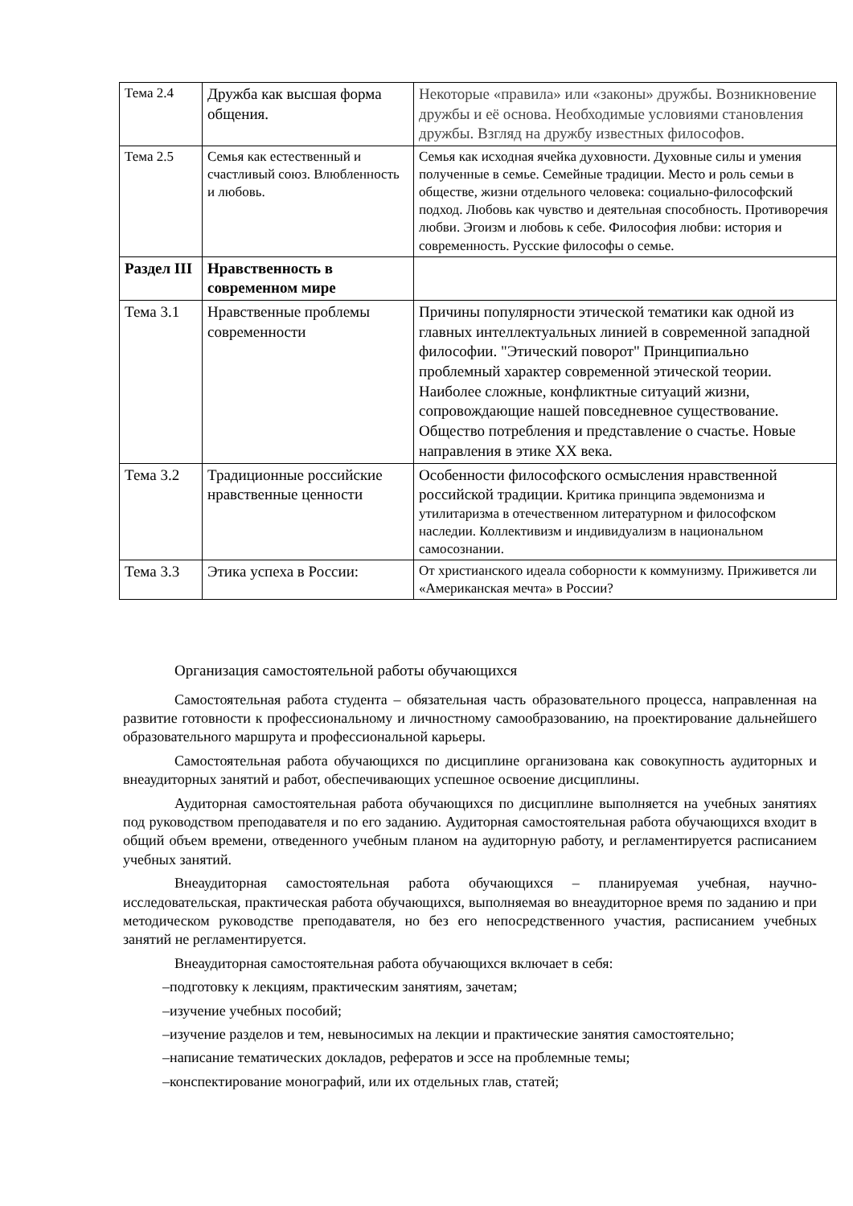| Тема 2.4 | Дружба как высшая форма общения. | Некоторые «правила» или «законы» дружбы. Возникновение дружбы и её основа. Необходимые условиями становления дружбы. Взгляд на дружбу известных философов. |
| Тема 2.5 | Семья как естественный и счастливый союз. Влюбленность и любовь. | Семья как исходная ячейка духовности. Духовные силы и умения полученные в семье. Семейные традиции. Место и роль семьи в обществе, жизни отдельного человека: социально-философский подход. Любовь как чувство и деятельная способность. Противоречия любви. Эгоизм и любовь к себе. Философия любви: история и современность. Русские философы о семье. |
| Раздел III | Нравственность в современном мире | |
| Тема 3.1 | Нравственные проблемы современности | Причины популярности этической тематики как одной из главных интеллектуальных линией в современной западной философии. "Этический поворот" Принципиально проблемный характер современной этической теории. Наиболее сложные, конфликтные ситуаций жизни, сопровождающие нашей повседневное существование. Общество потребления и представление о счастье. Новые направления в этике XX века. |
| Тема 3.2 | Традиционные российские нравственные ценности | Особенности философского осмысления нравственной российской традиции. Критика принципа эвдемонизма и утилитаризма в отечественном литературном и философском наследии. Коллективизм и индивидуализм в национальном самосознании. |
| Тема 3.3 | Этика успеха в России: | От христианского идеала соборности к коммунизму. Приживется ли «Американская мечта» в России? |
Организация самостоятельной работы обучающихся
Самостоятельная работа студента – обязательная часть образовательного процесса, направленная на развитие готовности к профессиональному и личностному самообразованию, на проектирование дальнейшего образовательного маршрута и профессиональной карьеры.
Самостоятельная работа обучающихся по дисциплине организована как совокупность аудиторных и внеаудиторных занятий и работ, обеспечивающих успешное освоение дисциплины.
Аудиторная самостоятельная работа обучающихся по дисциплине выполняется на учебных занятиях под руководством преподавателя и по его заданию. Аудиторная самостоятельная работа обучающихся входит в общий объем времени, отведенного учебным планом на аудиторную работу, и регламентируется расписанием учебных занятий.
Внеаудиторная самостоятельная работа обучающихся – планируемая учебная, научно-исследовательская, практическая работа обучающихся, выполняемая во внеаудиторное время по заданию и при методическом руководстве преподавателя, но без его непосредственного участия, расписанием учебных занятий не регламентируется.
Внеаудиторная самостоятельная работа обучающихся включает в себя:
–подготовку к лекциям, практическим занятиям, зачетам;
–изучение учебных пособий;
–изучение разделов и тем, невыносимых на лекции и практические занятия самостоятельно;
–написание тематических докладов, рефератов и эссе на проблемные темы;
–конспектирование монографий, или их отдельных глав, статей;